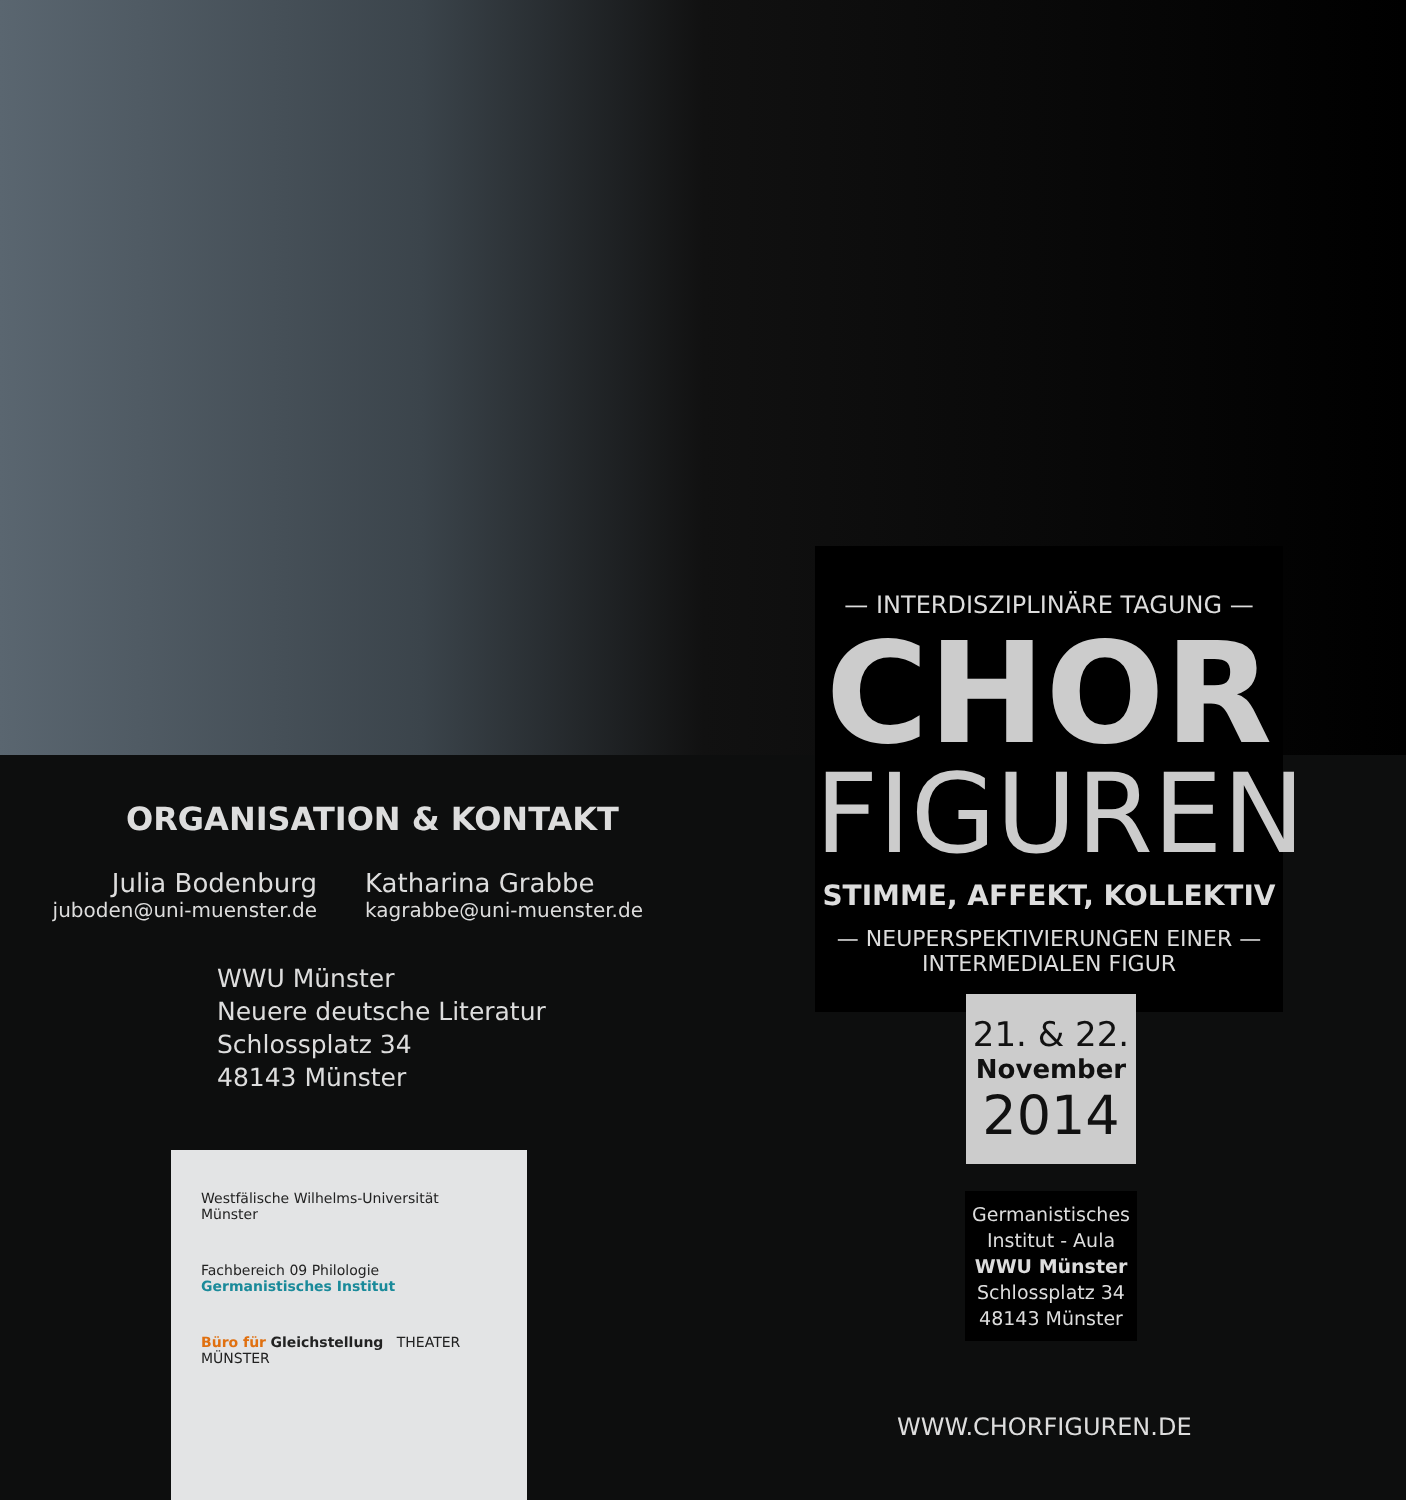ORGANISATION & KONTAKT
Julia Bodenburg
juboden@uni-muenster.de
Katharina Grabbe
kagrabbe@uni-muenster.de
WWU Münster
Neuere deutsche Literatur
Schlossplatz 34
48143 Münster
Westfälische Wilhelms-Universität Münster
Fachbereich 09 Philologie Germanistisches Institut
Büro für Gleichstellung THEATER MÜNSTER
— INTERDISZIPLINÄRE TAGUNG —
CHOR
FIGUREN
STIMME, AFFEKT, KOLLEKTIV
— NEUPERSPEKTIVIERUNGEN EINER —
INTERMEDIALEN FIGUR
21. & 22.
November
2014
Germanistisches Institut - Aula
WWU Münster
Schlossplatz 34
48143 Münster
WWW.CHORFIGUREN.DE